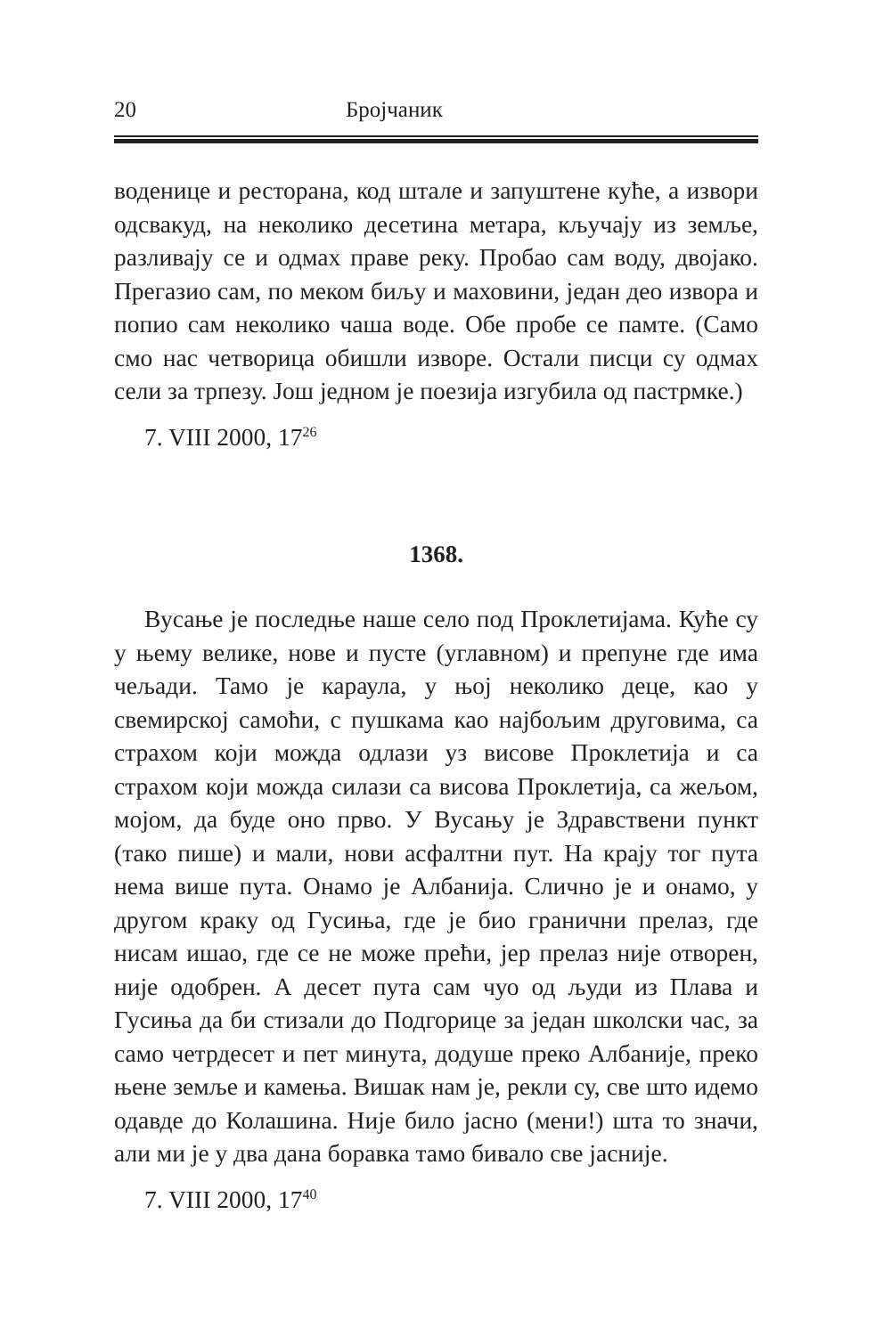20 Бројчаник
воденице и ресторана, код штале и запуштене куће, а извори одсвакуд, на неколико десетина метара, кључају из земље, разливају се и одмах праве реку. Пробао сам воду, двојако. Прегазио сам, по меком биљу и маховини, један део извора и попио сам неколико чаша воде. Обе пробе се памте. (Само смо нас четворица обишли изворе. Остали писци су одмах сели за трпезу. Још једном је поезија изгубила од пастрмке.)
7. VIII 2000, 17<sup>26</sup>
1368.
Вусање је последње наше село под Проклетијама. Куће су у њему велике, нове и пусте (углавном) и препуне где има чељади. Тамо је караула, у њој неколико деце, као у свемирској самоћи, с пушкама као најбољим друговима, са страхом који можда одлази уз висове Проклетија и са страхом који можда силази са висова Проклетија, са жељом, мојом, да буде оно прво. У Вусању је Здравствени пункт (тако пише) и мали, нови асфалтни пут. На крају тог пута нема више пута. Онамо је Албанија. Слично је и онамо, у другом краку од Гусиња, где је био гранични прелаз, где нисам ишао, где се не може прећи, јер прелаз није отворен, није одобрен. А десет пута сам чуо од људи из Плава и Гусиња да би стизали до Подгорице за један школски час, за само четрдесет и пет минута, додуше преко Албаније, преко њене земље и камења. Вишак нам је, рекли су, све што идемо одавде до Колашина. Није било јасно (мени!) шта то значи, али ми је у два дана боравка тамо бивало све јасније.
7. VIII 2000, 17<sup>40</sup>